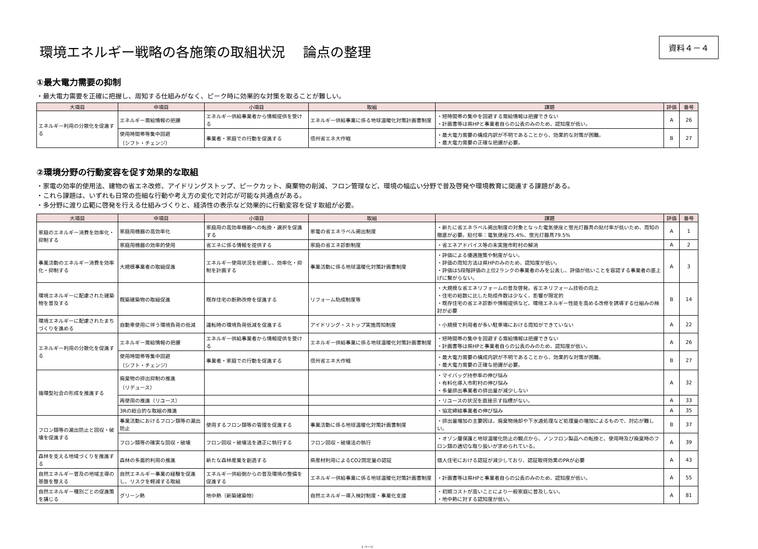資料４－４
環境エネルギー戦略の各施策の取組状況　 論点の整理
①最大電力需要の抑制
・最大電力需要を正確に把握し、周知する仕組みがなく、ピーク時に効果的な対策を取ることが難しい。
| 大項目 | 中項目 | 小項目 | 取組 | 課題 | 評価 | 番号 |
| --- | --- | --- | --- | --- | --- | --- |
| エネルギー利用の分散化を促進する | エネルギー需給情報の把握 | エネルギー供給事業者から情報提供を受ける | エネルギー供給事業に係る地球温暖化対策計画書制度 | ・短時間帯の集中を回避する需給情報は把握できない ・計画書等は県HPと事業者自らの公表のみのため、認知度が低い。 | A | 26 |
| | 使用時間帯等集中回避 （シフト・チェンジ） | 事業者・家庭での行動を促進する | 信州省エネ大作戦 | ・最大電力需要の構成内訳が不明であることから、効果的な対策が困難。 ・最大電力需要の正確な把握が必要。 | B | 27 |
②環境分野の行動変容を促す効果的な取組
・家電の効率的使用法、建物の省エネ改修、アイドリングストップ、ピークカット、廃棄物の削減、フロン管理など、環境の幅広い分野で普及啓発や環境教育に関連する課題がある。
・これら課題は、いずれも日常の些細な行動や考え方の変化で対応が可能な共通点がある。
・多分野に渡り広範に啓発を行える仕組みづくりと、経済性の表示など効果的に行動変容を促す取組が必要。
| 大項目 | 中項目 | 小項目 | 取組 | 課題 | 評価 | 番号 |
| --- | --- | --- | --- | --- | --- | --- |
| 家庭のエネルギー消費を効率化・抑制する | 家庭用機器の高効率化 | 家庭用の高効率機器への転換・選択を促進する | 家電の省エネラベル掲出制度 | ・新たに省エネラベル掲出制度の対象となった電気便座と蛍光灯器具の貼付率が低いため、周知の徹底が必要。貼付率：電気便座75.4%、蛍光灯器具79.5% | A | 1 |
| | 家庭用機器の効率的使用 | 省エネに係る情報を提供する | 家庭の省エネ診断制度 | ・省エネアドバイス等の未実施市町村の解消 | A | 2 |
| 事業活動のエネルギー消費を効率化・抑制する | 大規模事業者の取組促進 | エネルギー使用状況を把握し、効率化・抑制を計画する | 事業活動に係る地球温暖化対策計画書制度 | ・評価による優遇施策や制度がない。 ・評価の周知方法は県HPのみのため、認知度が低い。 ・評価は5段階評価の上位2ランクの事業者のみを公表し、評価が低いことを容認する事業者の底上げに繋がらない。 | A | 3 |
| 環境エネルギーに配慮された建築物を普及する | 既築建築物の取組促進 | 既存住宅の断熱改修を促進する | リフォーム助成制度等 | ・大規模な省エネリフォームの普及啓発。省エネリフォーム技術の向上 ・住宅の総数に比した助成件数は少なく、影響が限定的 ・既存住宅の省エネ診断や情報提供など、環境エネルギー性能を高める改修を誘導する仕組みの検討が必要 | B | 14 |
| 環境エネルギーに配慮されたまちづくりを進める | 自動車使用に伴う環境負荷の低減 | 運転時の環境負荷低減を促進する | アイドリング・ストップ実施周知制度 | ・小規模で利用者が多い駐車場における周知ができていない | A | 22 |
| エネルギー利用の分散化を促進する | エネルギー需給情報の把握 | エネルギー供給事業者から情報提供を受ける | エネルギー供給事業に係る地球温暖化対策計画書制度 | ・短時間帯の集中を回避する需給情報は把握できない ・計画書等は県HPと事業者自らの公表のみのため、認知度が低い。 | A | 26 |
| | 使用時間帯等集中回避 （シフト・チェンジ） | 事業者・家庭での行動を促進する | 信州省エネ大作戦 | ・最大電力需要の構成内訳が不明であることから、効果的な対策が困難。 ・最大電力需要の正確な把握が必要。 | B | 27 |
| 循環型社会の形成を推進する | 廃棄物の排出抑制の推進 （リデュース） | | | ・マイバッグ持参率の伸び悩み ・有料化導入市町村の伸び悩み ・多量排出事業者の排出量が減少しない | A | 32 |
| | 再使用の推進（リユース） | | | ・リユースの状況を直接示す指標がない。 | A | 33 |
| | 3Rの総合的な取組の推進 | | | ・協定締結事業者の伸び悩み | A | 35 |
| フロン類等の漏出防止と回収・破壊を促進する | 事業活動におけるフロン類等の漏出防止 | 使用するフロン類等の管理を促進する | 事業活動に係る地球温暖化対策計画書制度 | ・排出量増加の主要因は、廃棄物焼却や下水道処理など処理量の増加によるもので、対応が難しい。 | B | 37 |
| | フロン類等の確実な回収・破壊 | フロン回収・破壊法を適正に執行する | フロン回収・破壊法の執行 | ・オゾン層保護と地球温暖化防止の観点から、ノンフロン製品への転換と、使用時及び廃棄時のフロン類の適切な取り扱いが求められている。 | A | 39 |
| 森林を支える地域づくりを推進する | 森林の多面的利用の推進 | 新たな森林産業を創造する | 県産材利用によるCO2固定量の認証 | 個人住宅における認証が減少しており、認証取得効果のPRが必要 | A | 43 |
| 自然エネルギー普及の地域主導の基盤を整える | 自然エネルギー事業の経験を促進し、リスクを軽減する取組 | エネルギー供給側からの普及環境の整備を促進する | エネルギー供給事業に係る地球温暖化対策計画書制度 | ・計画書等は県HPと事業者自らの公表のみのため、認知度が低い。 | A | 55 |
| 自然エネルギー種別ごとの促進策を講じる | グリーン熱 | 地中熱（新築建築物） | 自然エネルギー導入検討制度・事業化支援 | ・初期コストが高いことにより一般家庭に普及しない。 ・地中熱に対する認知度が低い。 | A | 81 |
1 ページ